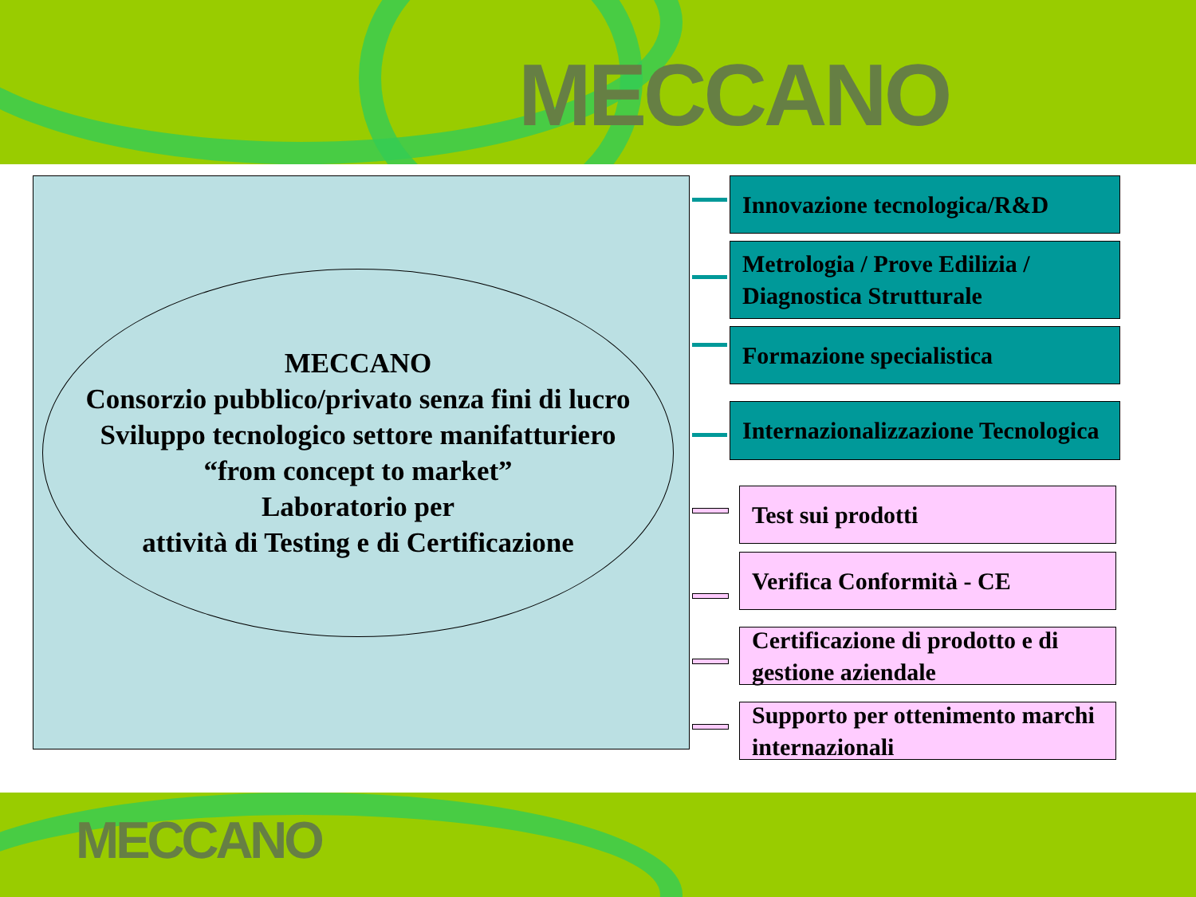MECCANO
MECCANO
Consorzio pubblico/privato senza fini di lucro
Sviluppo tecnologico settore manifatturiero
“from concept to market”
Laboratorio per
attività di Testing e di Certificazione
Innovazione tecnologica/R&D
Metrologia / Prove Edilizia / Diagnostica Strutturale
Formazione specialistica
Internazionalizzazione Tecnologica
Test sui prodotti
Verifica Conformità - CE
Certificazione di prodotto e di gestione aziendale
Supporto per ottenimento marchi internazionali
MECCANO